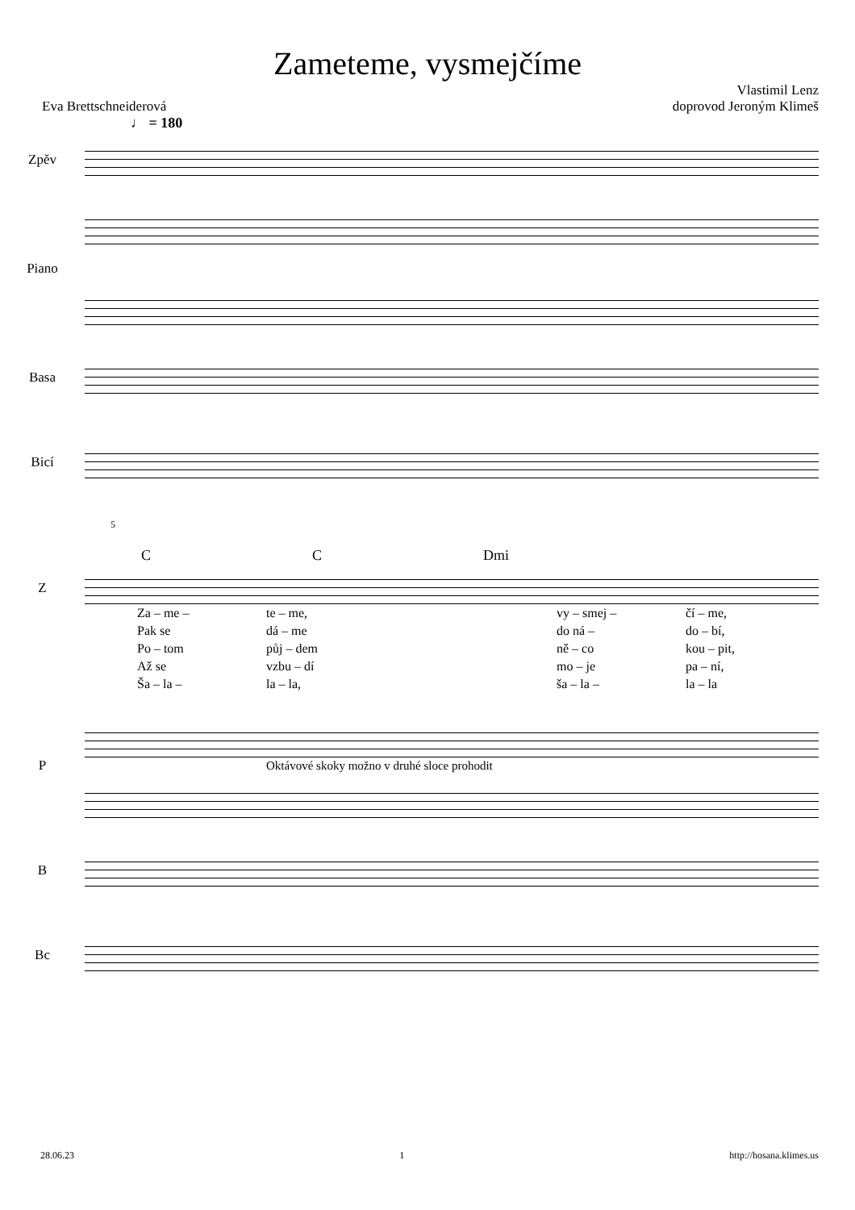Zameteme, vysmejčíme
Vlastimil Lenz
Eva Brettschneiderová doprovod Jeroným Klimeš
♩ = 180
Zpěv
Piano
Basa
Bicí
5
C C Dmi
Z
Za – me – te – me, vy – smej – čí – me, Pak se dá – me do ná – do – bí, Po – tom půj – dem ně – co kou – pit, Až se vzbu – dí mo – je pa – ní, Ša – la – la – la, ša – la – la – la
P
Oktávové skoky možno v druhé sloce prohodit
B
Bc
28.06.23 1 http://hosana.klimes.us